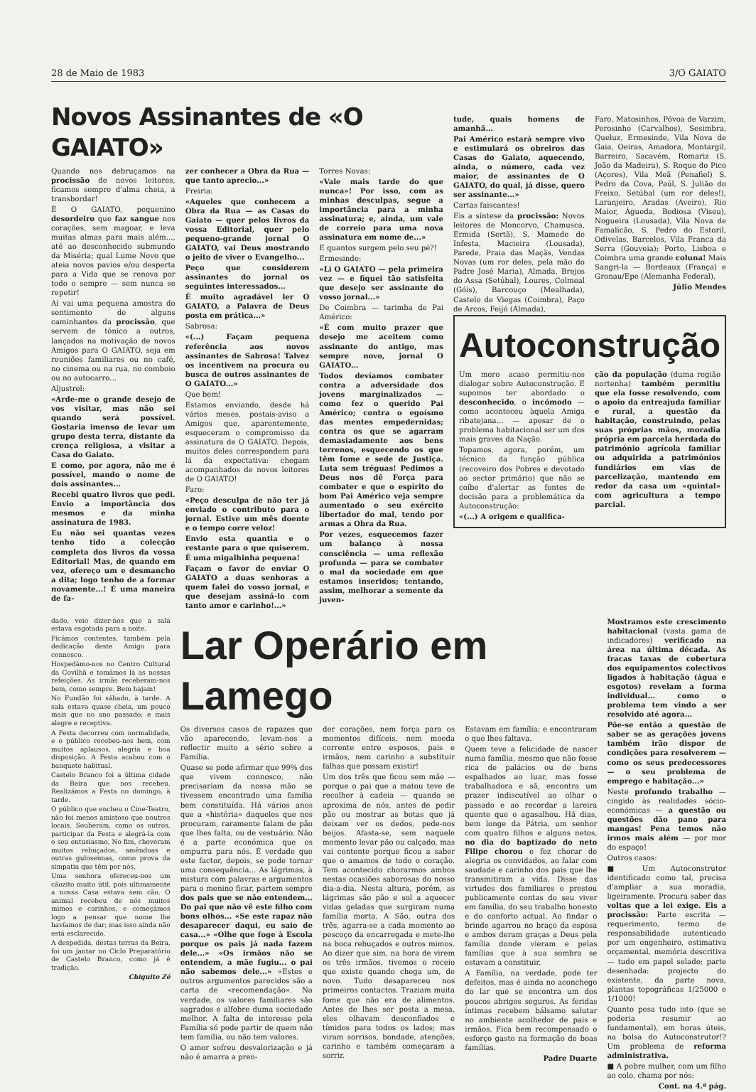28 de Maio de 1983 3/O GAIATO
Novos Assinantes de «O GAIATO»
Quando nos debruçamos na procissão de novos leitores, ficamos sempre d'alma cheia, a transbordar!
É O GAIATO, pequenino desordeiro que faz sangue nos corações, sem magoar, e leva muitas almas para mais além..., até ao desconhecido submundo da Miséria; qual Lume Novo que ateia novos pavios e/ou desperta para a Vida que se renova por todo o sempre — sem nunca se repetir!
Aí vai uma pequena amostra do sentimento de alguns caminhantes da procissão, que servem de tónico a outros, lançados na motivação de novos Amigos para O GAIATO, seja em reuniões familiares ou no café, no cinema ou na rua, no comboio ou no autocarro...
Aljustrel:
«Arde-me o grande desejo de vos visitar, mas não sei quando será possível. Gostaria imenso de levar um grupo desta terra, distante da crença religiosa, a visitar a Casa do Gaiato.
E como, por agora, não me é possível, mando o nome de dois assinantes...
Recebi quatro livros que pedi. Envio a importância dos mesmos e da minha assinatura de 1983.
Eu não sei quantas vezes tenho tido a colecção completa dos livros da vossa Editorial! Mas, de quando em vez, ofereço um e desmancho a dita; logo tenho de a formar novamente...! É uma maneira de fa-
zer conhecer a Obra da Rua — que tanto aprecio...»
Freiria:
«Aqueles que conhecem a Obra da Rua — as Casas do Gaiato — quer pelos livros da vossa Editorial, quer pelo pequeno-grande jornal O GAIATO, vai Deus mostrando o jeito de viver o Evangelho...
Peço que considerem assinantes do jornal os seguintes interessados...
É muito agradável ler O GAIATO, a Palavra de Deus posta em prática...»
Sabrosa:
«(...) Façam pequena referência aos novos assinantes de Sabrosa! Talvez os incentivem na procura ou busca de outros assinantes de O GAIATO...»
Que bem!
Estamos enviando, desde há vários meses, postais-aviso a Amigos que, aparentemente, esqueceram o compromisso da assinatura de O GAIATO. Depois, muitos deles correspondem para lá da expectativa: chegam acompanhados de novos leitores de O GAIATO!
Faro:
«Peço desculpa de não ter já enviado o contributo para o jornal. Estive um mês doente e o tempo corre veloz!
Envio esta quantia e o restante para o que quiserem. É uma migalhinha pequena!
Façam o favor de enviar O GAIATO a duas senhoras a quem falei do vosso jornal, e que desejam assiná-lo com tanto amor e carinho!...»
Torres Novas:
«Vale mais tarde do que nunca»! Por isso, com as minhas desculpas, segue a importância para a minha assinatura; e, ainda, um vale de correio para uma nova assinatura em nome de...»
E quantos surgem pelo seu pé?!
Ermesinde:
«Li O GAIATO — pela primeira vez — e fiquei tão satisfeita que desejo ser assinante do vosso jornal...»
De Coimbra — tarimba de Pai Américo:
«É com muito prazer que desejo me aceitem como assinante do antigo, mas sempre novo, jornal O GAIATO...
Todos devíamos combater contra a adversidade dos jovens marginalizados — como fez o querido Pai Américo; contra o egoísmo das mentes empedernidas; contra os que se agarram demasiadamente aos bens terrenos, esquecendo os que têm fome e sede de Justiça. Luta sem tréguas! Pedimos a Deus nos dê Força para combater e que o espírito do bom Pai Américo veja sempre aumentado o seu exército libertador do mal, tendo por armas a Obra da Rua.
Por vezes, esquecemos fazer um balanço à nossa consciência — uma reflexão profunda — para se combater o mal da sociedade em que estamos inseridos; tentando, assim, melhorar a semente da juven-
tude, quais homens de amanhã...
Pai Américo estará sempre vivo e estimulará os obreiros das Casas do Gaiato, aquecendo, ainda, o número, cada vez maior, de assinantes de O GAIATO, do qual, já disse, quero ser assinante...»
Cartas faiscantes!
Eis a síntese da procissão: Novos leitores de Moncorvo, Chamusca, Ermida (Sertã), S. Mamede de Infesta, Macieira (Lousada), Parede, Praia das Maçãs, Vendas Novas (um ror deles, pela mão do Padre José Maria), Almada, Brejos do Assa (Setúbal), Loures, Colmeal (Góis), Barcouço (Mealhada), Castelo de Viegas (Coimbra), Paço de Arcos, Feijó (Almada),
Faro, Matosinhos, Póvoa de Varzim, Perosinho (Carvalhos), Sesimbra, Queluz, Ermesinde, Vila Nova de Gaia, Oeiras, Amadora, Montargil, Barreiro, Sacavém, Romariz (S. João da Madeira), S. Roque do Pico (Açores), Vila Meã (Penafiel) S. Pedro da Cova, Paúl, S. Julião do Freixo, Setúbal (um ror deles!), Laranjeiro, Aradas (Aveiro), Rio Maior, Águeda, Bodiosa (Viseu), Nogueira (Lousada), Vila Nova de Famalicão, S. Pedro do Estoril, Odivelas, Barcelos, Vila Franca da Serra (Gouveia); Porto, Lisboa e Coimbra uma grande coluna! Mais Sangri-la — Bordeaux (França) e Gronau/Epe (Alemanha Federal).
Júlio Mendes
Autoconstrução
Um mero acaso permitiu-nos dialogar sobre Autoconstrução. E supomos ter abordado o desconhecido, o incómodo — como aconteceu àquela Amiga ribatejana... — apesar de o problema habitacional ser um dos mais graves da Nação.
Topamos, agora, porém, um técnico da função pública (recoveiro dos Pobres e devotado ao sector primário) que não se coíbe d'alertar as fontes de decisão para a problemática da Autoconstrução:
«(...) A origem e qualifica-
ção da população (duma região nortenha) também permitiu que ela fosse resolvendo, com o apoio da entreajuda familiar e rural, a questão da habitação, construindo, pelas suas próprias mãos, moradia própria em parcela herdada do património agrícola familiar ou adquirida a patrimónios fundiários em vias de parcelização, mantendo em redor da casa um «quintal» com agricultura a tempo parcial.
dado, veio dizer-nos que a sala estava esgotada para a noite.
Ficámos contentes, também pela dedicação deste Amigo para connosco.
Hospedámo-nos no Centro Cultural da Covilhã e tomámos lá as nossas refeições. As irmãs receberam-nos bem, como sempre. Bem hajam!
No Fundão foi sábado, à tarde. A sala estava quase cheia, um pouco mais que no ano passado; e mais alegre e receptiva.
A Festa decorreu com normalidade, e o público recebeu-nos bem, com muitos aplausos, alegria e boa disposição. A Festa acabou com o banquete habitual.
Castelo Branco foi a última cidade da Beira que nos recebeu. Realizámos a Festa no domingo, à tarde.
O público que encheu o Cine-Teatro, não foi menos amistoso que noutros locais. Souberam, como os outros, participar da Festa e alegrá-la com o seu entusiasmo. No fim, choveram muitos rebuçados, amêndoas e outras guloseimas, como prova da simpatia que têm por nós.
Uma senhora ofereceu-nos um cãozito muito útil, pois ultimamente a nossa Casa estava sem cão. O animal recebeu de nós muitos mimos e carinhos, e começámos logo a pensar que nome lhe havíamos de dar; mas isso ainda não está esclarecido.
A despedida, destas terras da Beira, foi um jantar no Ciclo Preparatório de Castelo Branco, como já é tradição.
Chiquito Zé
Lar Operário em Lamego
Os diversos casos de rapazes que vão aparecendo, levam-nos a reflectir muito a sério sobre a Família.
Quase se pode afirmar que 99% dos que vivem connosco, não precisariam da nossa mão se tivessem encontrado uma família bem constituída. Há vários anos que a «história» daqueles que nos procuram, raramente falam de pão que lhes falta, ou de vestuário. Não é a parte económica que os empurra para nós. É verdade que este factor, depois, se pode tornar uma consequência... As lágrimas, à mistura com palavras e argumentos para o menino ficar, partem sempre dos pais que se não entendem... Do pai que não vê este filho com bons olhos... «Se este rapaz não desaparecer daqui, eu saio de casa...» «Olhe que foge à Escola porque os pais já nada fazem dele...» «Os irmãos não se entendem, a mãe fugiu... o pai não sabemos dele...» «Estes e outros argumentos parecidos são a carta de «recomendação». Na verdade, os valores familiares são sagrados e alfobre duma sociedade melhor. A falta de interesse pela Família só pode partir de quem não tem família, ou não tem valores.
O amor sofreu desvalorização e já não é amarra a pren-
der corações, nem força para os momentos difíceis, nem moeda corrente entre esposos, pais e irmãos, nem carinho a substituir falhas que possam existir!
Um dos três que ficou sem mãe — porque o pai que a matou teve de recolher à cadeia — quando se aproxima de nós, antes de pedir pão ou mostrar as botas que já deixam ver os dedos, pede-nos beijos. Afasta-se, sem naquele momento levar pão ou calçado, mas vai contente porque ficou a saber que o amamos de todo o coração. Tem acontecido chorarmos ambos nestas ocasiões saborosas do nosso dia-a-dia. Nesta altura, porém, as lágrimas são pão e sol a aquecer vidas geladas que surgiram numa família morta. A São, outra dos três, agarra-se a cada momento ao pescoço da encarregada e mete-lhe na boca rebuçados e outros mimos. Ao dizer que sim, na hora de virem os três irmãos, tivemos o receio que existe quando chega um, de novo. Tudo desapareceu nos primeiros contactos. Traziam muita fome que não era de alimentos. Antes de lhes ser posta a mesa, eles olhavam desconfiados e tímidos para todos os lados; mas viram sorrisos, bondade, atenções, carinho e também começaram a sorrir.
Estavam em família; e encontraram o que lhes faltava.
Quem teve a felicidade de nascer numa família, mesmo que não fosse rica de palácios ou de bens espalhados ao luar, mas fosse trabalhadora e sã, encontra um prazer indiscutível ao olhar o passado e ao recordar a lareira quente que o agasalhou. Há dias, bem longe da Pátria, um senhor com quatro filhos e alguns netos, no dia do baptizado do neto Filipe chorou e fez chorar de alegria os convidados, ao falar com saudade e carinho dos pais que lhe transmitiram a vida. Disse das virtudes dos familiares e prestou publicamente contas do seu viver em família, do seu trabalho honesto e do conforto actual. Ao findar o brinde agarrou no braço da esposa e ambos deram graças a Deus pela família donde vieram e pelas famílias que à sua sombra se estavam a constituir.
A Família, na verdade, pode ter defeitos, mas é ainda no aconchego do lar que se encontra um dos poucos abrigos seguros. As feridas íntimas recebem bálsamo salutar no ambiente acolhedor de pais e irmãos. Fica bem recompensado o esforço gasto na formação de boas famílias.
Padre Duarte
Mostramos este crescimento habitacional (vasta gama de indicadores) verificado na área na última década. As fracas taxas de cobertura dos equipamentos colectivos ligados à habitação (água e esgotos) revelam a forma individual... como o problema tem vindo a ser resolvido até agora...
Põe-se então a questão de saber se as gerações jovens também irão dispor de condições para resolverem — como os seus predecessores — o seu problema de emprego e habitação...»
Neste profundo trabalho — cingido às realidades sócio-económicas — a questão ou questões dão pano para mangas! Pena temos não irmos mais além — por mor do espaço!
Outros casos:
■ Um Autoconstrutor identificado como tal, precisa d'ampliar a sua moradia, ligeiramente. Procura saber das voltas que a lei exige. Eis a procissão: Parte escrita — requerimento, termo de responsabilidade autenticado por um engenheiro, estimativa orçamental, memória descritiva — tudo em papel selado; parte desenhada: projecto do existente, da parte nova, plantas topográficas 1/25000 e 1/1000!
Quanto pesa tudo isto (que se poderia resumir ao fundamental), em horas úteis, na bolsa do Autoconstrutor!? Um problema de reforma administrativa.
■ A pobre mulher, com um filho ao colo, chama por nós:
Cont. na 4.ª pág.